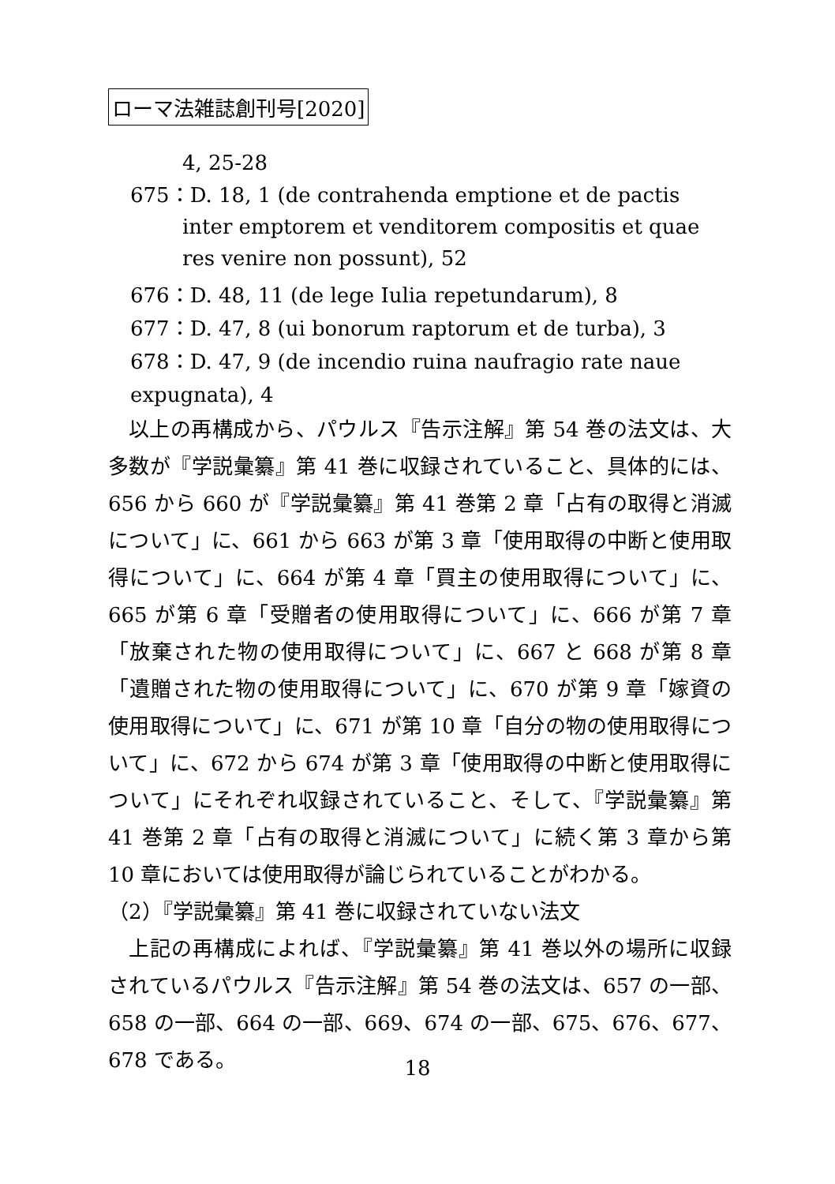ローマ法雑誌創刊号[2020]
4, 25-28
675：D. 18, 1 (de contrahenda emptione et de pactis inter emptorem et venditorem compositis et quae res venire non possunt), 52
676：D. 48, 11 (de lege Iulia repetundarum), 8
677：D. 47, 8 (ui bonorum raptorum et de turba), 3
678：D. 47, 9 (de incendio ruina naufragio rate naue expugnata), 4
以上の再構成から、パウルス『告示注解』第 54 巻の法文は、大多数が『学説彙纂』第 41 巻に収録されていること、具体的には、656 から 660 が『学説彙纂』第 41 巻第 2 章「占有の取得と消滅について」に、661 から 663 が第 3 章「使用取得の中断と使用取得について」に、664 が第 4 章「買主の使用取得について」に、665 が第 6 章「受贈者の使用取得について」に、666 が第 7 章「放棄された物の使用取得について」に、667 と 668 が第 8 章「遺贈された物の使用取得について」に、670 が第 9 章「嫁資の使用取得について」に、671 が第 10 章「自分の物の使用取得について」に、672 から 674 が第 3 章「使用取得の中断と使用取得について」にそれぞれ収録されていること、そして、『学説彙纂』第 41 巻第 2 章「占有の取得と消滅について」に続く第 3 章から第 10 章においては使用取得が論じられていることがわかる。
（2）『学説彙纂』第 41 巻に収録されていない法文
上記の再構成によれば、『学説彙纂』第 41 巻以外の場所に収録されているパウルス『告示注解』第 54 巻の法文は、657 の一部、658 の一部、664 の一部、669、674 の一部、675、676、677、678 である。
18